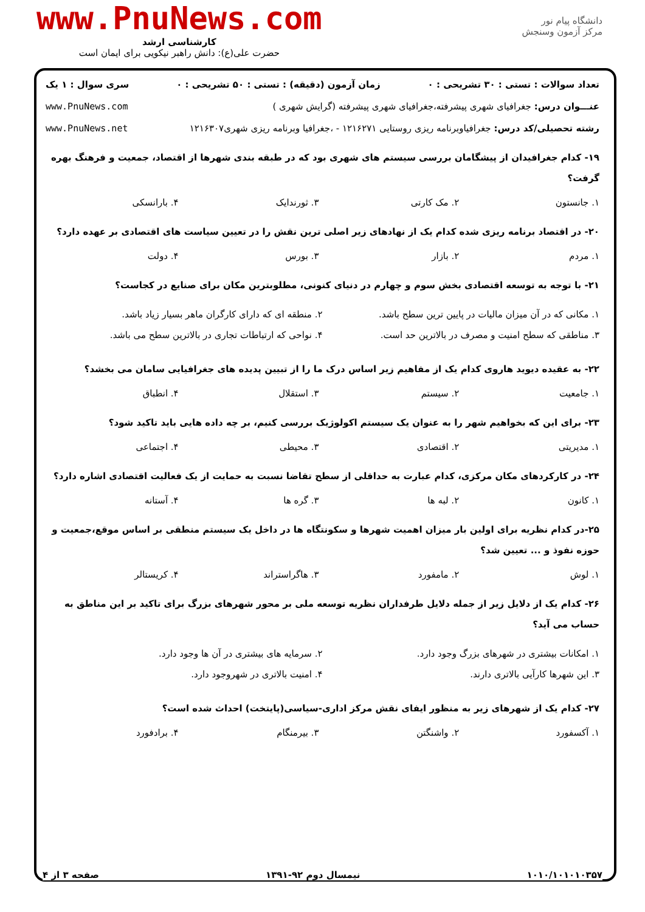دانشگاه پیام نور
مرکز آزمون وسنجش
www.PnuNews.com
کارشناسی ارشد
حضرت علی(ع): دانش راهبر نیکویی برای ایمان است
تعداد سوالات : تستی : ۳۰ تشریحی : ۰ زمان آزمون (دقیقه) : تستی : ۵۰ تشریحی : ۰ سری سوال : ۱ یک
عنـــوان درس: جغرافیای شهری پیشرفته،جغرافیای شهری پیشرفته (گرایش شهری ) www.PnuNews.com
رشته تحصیلی/کد درس: جغرافیاوبرنامه ریزی روستایی ۱۲۱۶۲۷۱ - ،جغرافیا وبرنامه ریزی شهری۱۲۱۶۳۰۷ www.PnuNews.net
۱۹- کدام جغرافیدان از پیشگامان بررسی سیستم های شهری بود که در طبقه بندی شهرها از اقتصاد، جمعیت و فرهنگ بهره گرفت؟
۱. جانستون ۲. مک کارتی ۳. ثورندایک ۴. بارانسکی
۲۰- در اقتصاد برنامه ریزی شده کدام یک از نهادهای زیر اصلی ترین نقش را در تعیین سیاست های اقتصادی بر عهده دارد؟
۱. مردم ۲. بازار ۳. بورس ۴. دولت
۲۱- با توجه به توسعه اقتصادی بخش سوم و چهارم در دنیای کنونی، مطلوبترین مکان برای صنایع در کجاست؟
۱. مکانی که در آن میزان مالیات در پایین ترین سطح باشد. ۲. منطقه ای که دارای کارگران ماهر بسیار زیاد باشد. ۳. مناطقی که سطح امنیت و مصرف در بالاترین حد است. ۴. نواحی که ارتباطات تجاری در بالاترین سطح می باشد.
۲۲- به عقیده دیوید هاروی کدام یک از مفاهیم زیر اساس درک ما را از تبیین پدیده های جغرافیایی سامان می بخشد؟
۱. جامعیت ۲. سیستم ۳. استقلال ۴. انطباق
۲۳- برای این که بخواهیم شهر را به عنوان یک سیستم اکولوژیک بررسی کنیم، بر چه داده هایی باید تاکید شود؟
۱. مدیریتی ۲. اقتصادی ۳. محیطی ۴. اجتماعی
۲۴- در کارکردهای مکان مرکزی، کدام عبارت به حداقلی از سطح تقاضا نسبت به حمایت از یک فعالیت اقتصادی اشاره دارد؟
۱. کانون ۲. لبه ها ۳. گره ها ۴. آستانه
۲۵-در کدام نظریه برای اولین بار میزان اهمیت شهرها و سکونتگاه ها در داخل یک سیستم منطقی بر اساس موقع،جمعیت و حوزه نفوذ و ... تعیین شد؟
۱. لوش ۲. مامفورد ۳. هاگراستراند ۴. کریستالر
۲۶- کدام یک از دلایل زیر از جمله دلایل طرفداران نظریه توسعه ملی بر محور شهرهای بزرگ برای تاکید بر این مناطق به حساب می آید؟
۱. امکانات بیشتری در شهرهای بزرگ وجود دارد. ۲. سرمایه های بیشتری در آن ها وجود دارد. ۳. این شهرها کارآیی بالاتری دارند. ۴. امنیت بالاتری در شهروجود دارد.
۲۷- کدام یک از شهرهای زیر به منظور ایفای نقش مرکز اداری-سیاسی(پایتخت) احداث شده است؟
۱. آکسفورد ۲. واشنگتن ۳. بیرمنگام ۴. برادفورد
۱۰۱۰/۱۰۱۰۱۰۳۵۷ نیمسال دوم ۹۲-۱۳۹۱ صفحه ۳ از ۴